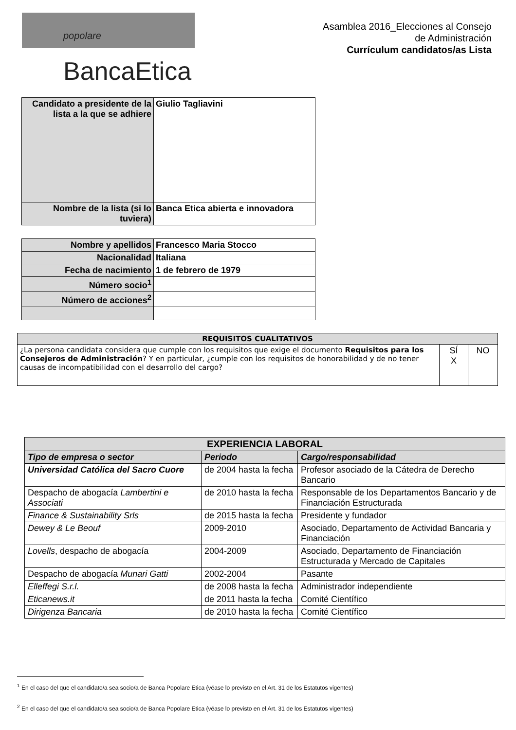popolare BancaEtica
Asamblea 2016_Elecciones al Consejo
de Administración
Currículum candidatos/as Lista
| Candidato a presidente de la lista a la que se adhiere | Giulio Tagliavini |
| Nombre de la lista (si lo tuviera) | Banca Etica abierta e innovadora |
| Nombre y apellidos | Francesco Maria Stocco |
| Nacionalidad | Italiana |
| Fecha de nacimiento | 1 de febrero de 1979 |
| Número socio<sup>1</sup> | |
| Número de acciones<sup>2</sup> | |
| REQUISITOS CUALITATIVOS | | |
| --- | --- | --- |
| ¿La persona candidata considera que cumple con los requisitos que exige el documento Requisitos para los Consejeros de Administración ? Y en particular, ¿cumple con los requisitos de honorabilidad y de no tener causas de incompatibilidad con el desarrollo del cargo? | SÍ X | NO |
| EXPERIENCIA LABORAL | | |
| --- | --- | --- |
| Tipo de empresa o sector | Periodo | Cargo/responsabilidad |
| Universidad Católica del Sacro Cuore | de 2004 hasta la fecha | Profesor asociado de la Cátedra de Derecho Bancario |
| Despacho de abogacía Lambertini e Associati | de 2010 hasta la fecha | Responsable de los Departamentos Bancario y de Financiación Estructurada |
| Finance & Sustainability Srls | de 2015 hasta la fecha | Presidente y fundador |
| Dewey & Le Beouf | 2009-2010 | Asociado, Departamento de Actividad Bancaria y Financiación |
| Lovells , despacho de abogacía | 2004-2009 | Asociado, Departamento de Financiación Estructurada y Mercado de Capitales |
| Despacho de abogacía Munari Gatti | 2002-2004 | Pasante |
| Elleffegi S.r.l. | de 2008 hasta la fecha | Administrador independiente |
| Eticanews.it | de 2011 hasta la fecha | Comité Científico |
| Dirigenza Bancaria | de 2010 hasta la fecha | Comité Científico |
<sup>1</sup> En el caso del que el candidato/a sea socio/a de Banca Popolare Etica (véase lo previsto en el Art. 31 de los Estatutos vigentes)
<sup>2</sup> En el caso del que el candidato/a sea socio/a de Banca Popolare Etica (véase lo previsto en el Art. 31 de los Estatutos vigentes)